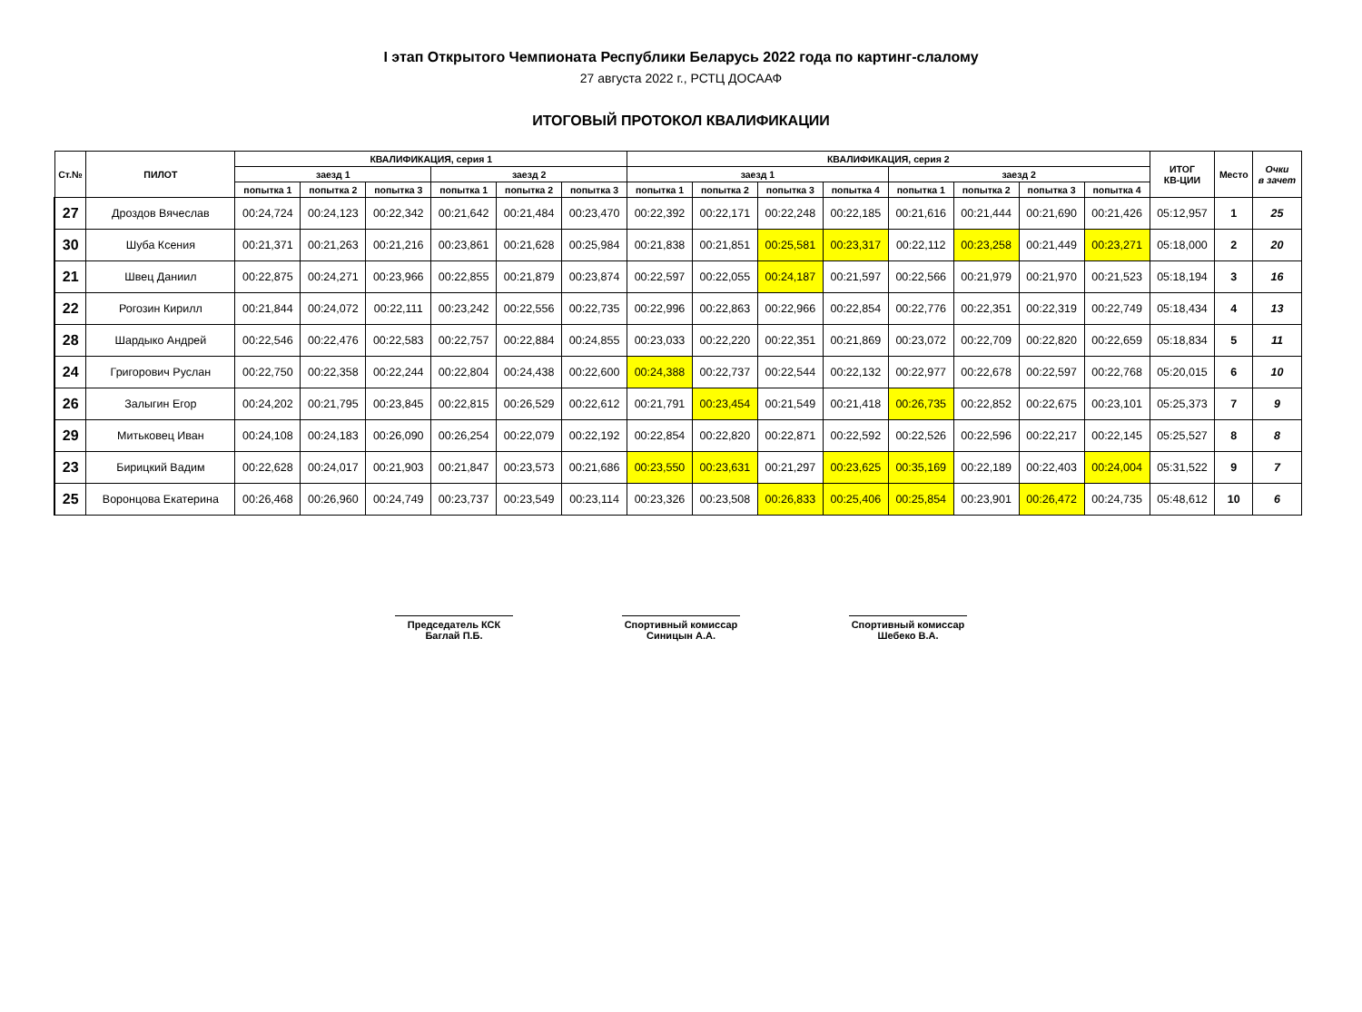I этап Открытого Чемпионата Республики Беларусь 2022 года по картинг-слалому
27 августа 2022 г., РСТЦ ДОСААФ
ИТОГОВЫЙ ПРОТОКОЛ КВАЛИФИКАЦИИ
| Ст.№ | ПИЛОТ | КВАЛИФИКАЦИЯ, серия 1 | | | | | | КВАЛИФИКАЦИЯ, серия 2 | | | | | | | | ИТОГ КВ-ЦИИ | Место | Очки в зачет |
| --- | --- | --- | --- | --- | --- | --- | --- | --- | --- | --- | --- | --- | --- | --- | --- | --- | --- | --- |
| | | заезд 1 | | | заезд 2 | | | заезд 1 | | | | заезд 2 | | | | | | |
| | | попытка 1 | попытка 2 | попытка 3 | попытка 1 | попытка 2 | попытка 3 | попытка 1 | попытка 2 | попытка 3 | попытка 4 | попытка 1 | попытка 2 | попытка 3 | попытка 4 | | | |
| 27 | Дроздов Вячеслав | 00:24,724 | 00:24,123 | 00:22,342 | 00:21,642 | 00:21,484 | 00:23,470 | 00:22,392 | 00:22,171 | 00:22,248 | 00:22,185 | 00:21,616 | 00:21,444 | 00:21,690 | 00:21,426 | 05:12,957 | 1 | 25 |
| 30 | Шуба Ксения | 00:21,371 | 00:21,263 | 00:21,216 | 00:23,861 | 00:21,628 | 00:25,984 | 00:21,838 | 00:21,851 | 00:25,581 | 00:23,317 | 00:22,112 | 00:23,258 | 00:21,449 | 00:23,271 | 05:18,000 | 2 | 20 |
| 21 | Швец Даниил | 00:22,875 | 00:24,271 | 00:23,966 | 00:22,855 | 00:21,879 | 00:23,874 | 00:22,597 | 00:22,055 | 00:24,187 | 00:21,597 | 00:22,566 | 00:21,979 | 00:21,970 | 00:21,523 | 05:18,194 | 3 | 16 |
| 22 | Рогозин Кирилл | 00:21,844 | 00:24,072 | 00:22,111 | 00:23,242 | 00:22,556 | 00:22,735 | 00:22,996 | 00:22,863 | 00:22,966 | 00:22,854 | 00:22,776 | 00:22,351 | 00:22,319 | 00:22,749 | 05:18,434 | 4 | 13 |
| 28 | Шардыко Андрей | 00:22,546 | 00:22,476 | 00:22,583 | 00:22,757 | 00:22,884 | 00:24,855 | 00:23,033 | 00:22,220 | 00:22,351 | 00:21,869 | 00:23,072 | 00:22,709 | 00:22,820 | 00:22,659 | 05:18,834 | 5 | 11 |
| 24 | Григорович Руслан | 00:22,750 | 00:22,358 | 00:22,244 | 00:22,804 | 00:24,438 | 00:22,600 | 00:24,388 | 00:22,737 | 00:22,544 | 00:22,132 | 00:22,977 | 00:22,678 | 00:22,597 | 00:22,768 | 05:20,015 | 6 | 10 |
| 26 | Залыгин Егор | 00:24,202 | 00:21,795 | 00:23,845 | 00:22,815 | 00:26,529 | 00:22,612 | 00:21,791 | 00:23,454 | 00:21,549 | 00:21,418 | 00:26,735 | 00:22,852 | 00:22,675 | 00:23,101 | 05:25,373 | 7 | 9 |
| 29 | Митьковец Иван | 00:24,108 | 00:24,183 | 00:26,090 | 00:26,254 | 00:22,079 | 00:22,192 | 00:22,854 | 00:22,820 | 00:22,871 | 00:22,592 | 00:22,526 | 00:22,596 | 00:22,217 | 00:22,145 | 05:25,527 | 8 | 8 |
| 23 | Бирицкий Вадим | 00:22,628 | 00:24,017 | 00:21,903 | 00:21,847 | 00:23,573 | 00:21,686 | 00:23,550 | 00:23,631 | 00:21,297 | 00:23,625 | 00:35,169 | 00:22,189 | 00:22,403 | 00:24,004 | 05:31,522 | 9 | 7 |
| 25 | Воронцова Екатерина | 00:26,468 | 00:26,960 | 00:24,749 | 00:23,737 | 00:23,549 | 00:23,114 | 00:23,326 | 00:23,508 | 00:26,833 | 00:25,406 | 00:25,854 | 00:23,901 | 00:26,472 | 00:24,735 | 05:48,612 | 10 | 6 |
Председатель КСК
Баглай П.Б.
Спортивный комиссар
Синицын А.А.
Спортивный комиссар
Шебеко В.А.